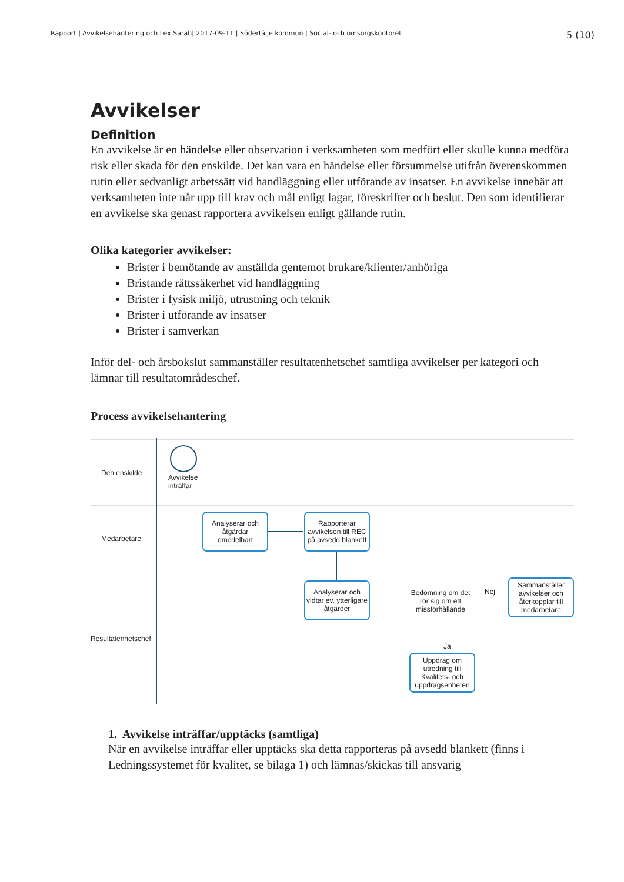Rapport | Avvikelsehantering och Lex Sarah| 2017-09-11 | Södertälje kommun | Social- och omsorgskontoret 5 (10)
Avvikelser
Definition
En avvikelse är en händelse eller observation i verksamheten som medfört eller skulle kunna medföra risk eller skada för den enskilde. Det kan vara en händelse eller försummelse utifrån överenskommen rutin eller sedvanligt arbetssätt vid handläggning eller utförande av insatser. En avvikelse innebär att verksamheten inte når upp till krav och mål enligt lagar, föreskrifter och beslut. Den som identifierar en avvikelse ska genast rapportera avvikelsen enligt gällande rutin.
Olika kategorier avvikelser:
Brister i bemötande av anställda gentemot brukare/klienter/anhöriga
Bristande rättssäkerhet vid handläggning
Brister i fysisk miljö, utrustning och teknik
Brister i utförande av insatser
Brister i samverkan
Inför del- och årsbokslut sammanställer resultatenhetschef samtliga avvikelser per kategori och lämnar till resultatområdeschef.
Process avvikelsehantering
Den enskilde
Medarbetare
Resultatenhetschef
Avvikelse
inträffar
Analyserar och åtgärdar omedelbart
Rapporterar avvikelsen till REC på avsedd blankett
Analyserar och vidtar ev. ytterligare åtgärder
Bedömning om det rör sig om ett missförhållande
Nej
Sammanställer avvikelser och återkopplar till medarbetare
Ja
Uppdrag om utredning till Kvalitets- och uppdragsenheten
1. Avvikelse inträffar/upptäcks (samtliga)
När en avvikelse inträffar eller upptäcks ska detta rapporteras på avsedd blankett (finns i Ledningssystemet för kvalitet, se bilaga 1) och lämnas/skickas till ansvarig